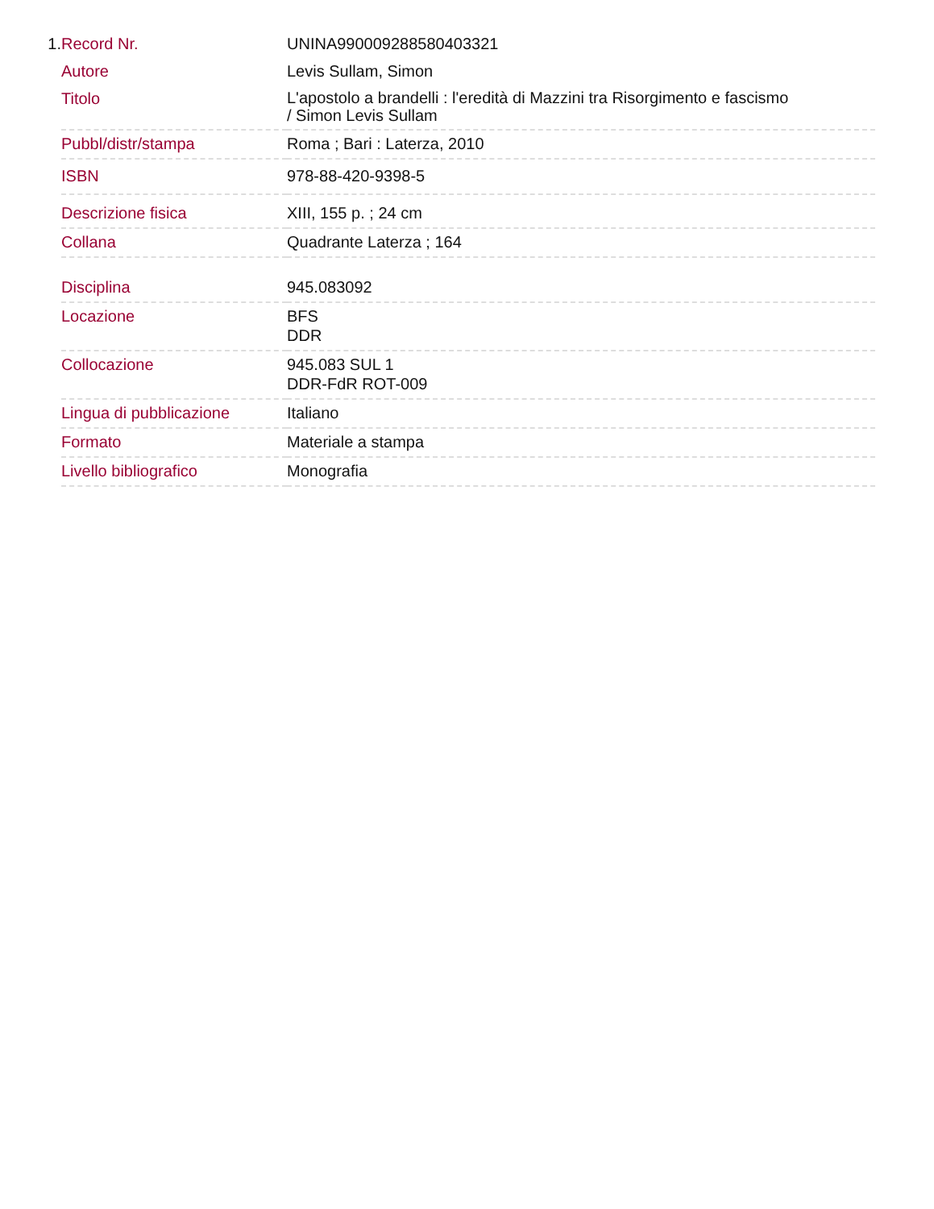1.
| Record Nr. | UNINA990009288580403321 |
| Autore | Levis Sullam, Simon |
| Titolo | L'apostolo a brandelli : l'eredità di Mazzini tra Risorgimento e fascismo / Simon Levis Sullam |
| Pubbl/distr/stampa | Roma ; Bari : Laterza, 2010 |
| ISBN | 978-88-420-9398-5 |
| Descrizione fisica | XIII, 155 p. ; 24 cm |
| Collana | Quadrante Laterza ; 164 |
| Disciplina | 945.083092 |
| Locazione | BFS DDR |
| Collocazione | 945.083 SUL 1 DDR-FdR ROT-009 |
| Lingua di pubblicazione | Italiano |
| Formato | Materiale a stampa |
| Livello bibliografico | Monografia |